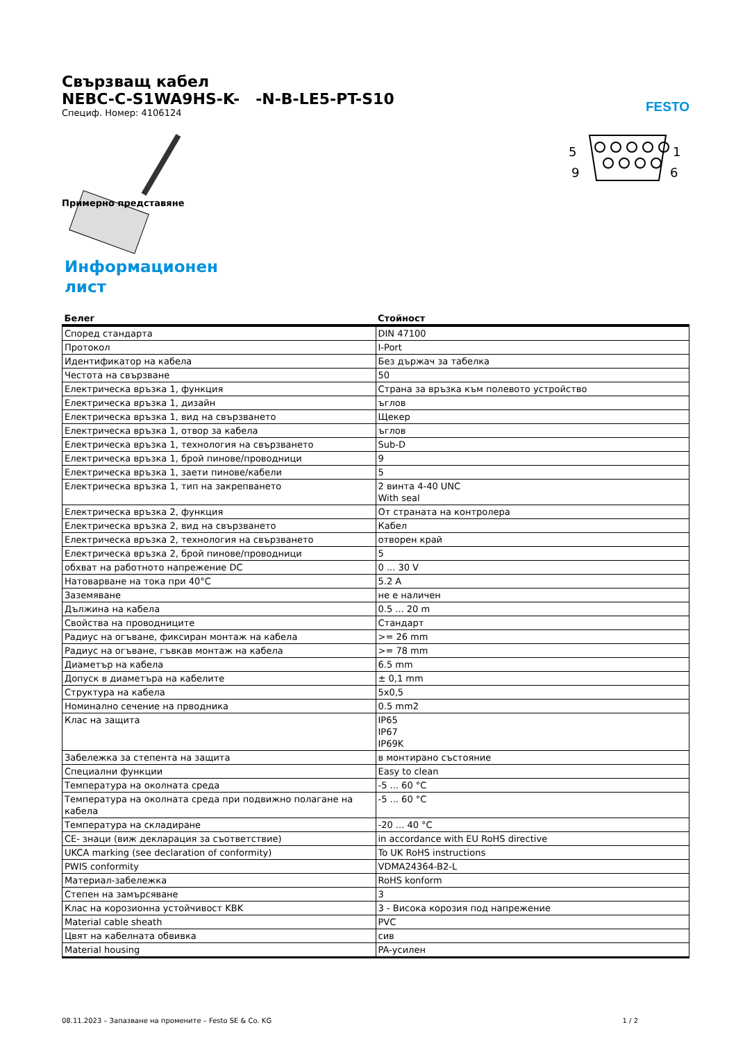FESTO
Свързващ кабел
NEBC-C-S1WA9HS-K- -N-B-LE5-PT-S10
Специф. Номер: 4106124
Примерно представяне
5
9
1
6
Информационен лист
| Белег | Стойност |
| --- | --- |
| Според стандарта | DIN 47100 |
| Протокол | I-Port |
| Идентификатор на кабела | Без държач за табелка |
| Честота на свързване | 50 |
| Електрическа връзка 1, функция | Страна за връзка към полевото устройство |
| Електрическа връзка 1, дизайн | ъглов |
| Електрическа връзка 1, вид на свързването | Щекер |
| Електрическа връзка 1, отвор за кабела | ъглов |
| Електрическа връзка 1, технология на свързването | Sub-D |
| Електрическа връзка 1, брой пинове/проводници | 9 |
| Електрическа връзка 1, заети пинове/кабели | 5 |
| Електрическа връзка 1, тип на закрепването | 2 винта 4-40 UNC With seal |
| Електрическа връзка 2, функция | От страната на контролера |
| Електрическа връзка 2, вид на свързването | Кабел |
| Електрическа връзка 2, технология на свързването | отворен край |
| Електрическа връзка 2, брой пинове/проводници | 5 |
| обхват на работното напрежение DC | 0 ... 30 V |
| Натоварване на тока при 40°C | 5.2 A |
| Заземяване | не е наличен |
| Дължина на кабела | 0.5 ... 20 m |
| Свойства на проводниците | Стандарт |
| Радиус на огъване, фиксиран монтаж на кабела | >= 26 mm |
| Радиус на огъване, гъвкав монтаж на кабела | >= 78 mm |
| Диаметър на кабела | 6.5 mm |
| Допуск в диаметъра на кабелите | ± 0,1 mm |
| Структура на кабела | 5x0,5 |
| Номинално сечение на прводника | 0.5 mm2 |
| Клас на защита | IP65 IP67 IP69K |
| Забележка за степента на защита | в монтирано състояние |
| Специални функции | Easy to clean |
| Температура на околната среда | -5 ... 60 °C |
| Температура на околната среда при подвижно полагане на кабела | -5 ... 60 °C |
| Температура на складиране | -20 ... 40 °C |
| CE- знаци (виж декларация за съответствие) | in accordance with EU RoHS directive |
| UKCA marking (see declaration of conformity) | To UK RoHS instructions |
| PWIS conformity | VDMA24364-B2-L |
| Материал-забележка | RoHS konform |
| Степен на замърсяване | 3 |
| Клас на корозионна устойчивост KBK | 3 - Висока корозия под напрежение |
| Material cable sheath | PVC |
| Цвят на кабелната обвивка | сив |
| Material housing | PA-усилен |
08.11.2023 – Запазване на промените – Festo SE & Co. KG 1 / 2